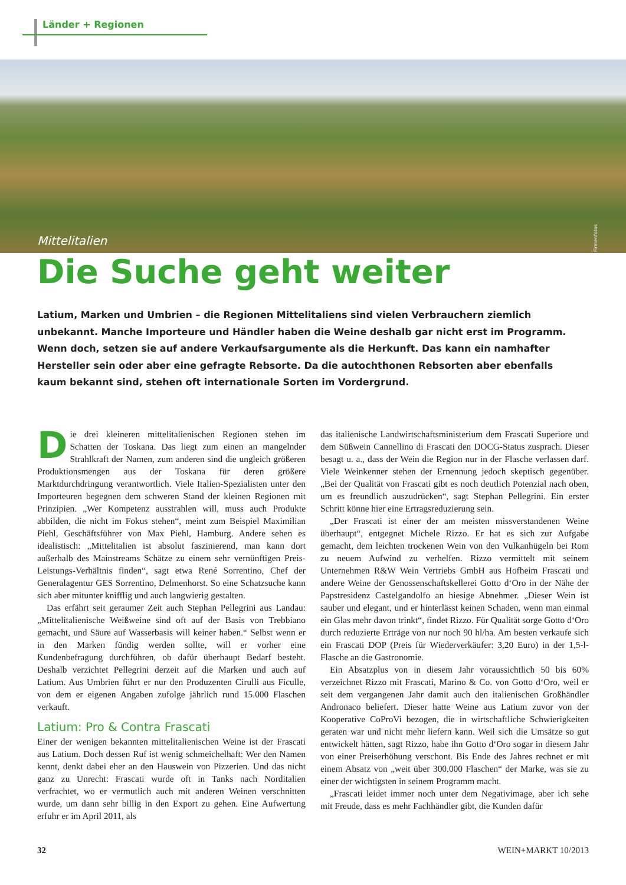Länder + Regionen
Mittelitalien
Firmenfotos
Die Suche geht weiter
Latium, Marken und Umbrien – die Regionen Mittelitaliens sind vielen Verbrauchern ziemlich unbekannt. Manche Importeure und Händler haben die Weine deshalb gar nicht erst im Programm. Wenn doch, setzen sie auf andere Verkaufsargumente als die Herkunft. Das kann ein namhafter Hersteller sein oder aber eine gefragte Rebsorte. Da die autochthonen Rebsorten aber ebenfalls kaum bekannt sind, stehen oft internationale Sorten im Vordergrund.
Die drei kleineren mittelitalienischen Regionen stehen im Schatten der Toskana. Das liegt zum einen an mangelnder Strahlkraft der Namen, zum anderen sind die ungleich größeren Produktionsmengen aus der Toskana für deren größere Marktdurchdringung verantwortlich. Viele Italien-Spezialisten unter den Importeuren begegnen dem schweren Stand der kleinen Regionen mit Prinzipien. „Wer Kompetenz ausstrahlen will, muss auch Produkte abbilden, die nicht im Fokus stehen“, meint zum Beispiel Maximilian Piehl, Geschäftsführer von Max Piehl, Hamburg. Andere sehen es idealistisch: „Mittelitalien ist absolut faszinierend, man kann dort außerhalb des Mainstreams Schätze zu einem sehr vernünftigen Preis-Leistungs-Verhältnis finden“, sagt etwa René Sorrentino, Chef der Generalagentur GES Sorrentino, Delmenhorst. So eine Schatzsuche kann sich aber mitunter kniff­lig und auch langwierig gestalten.
Das erfährt seit geraumer Zeit auch Stephan Pellegrini aus Landau: „Mittelitalienische Weißweine sind oft auf der Basis von Trebbiano gemacht, und Säure auf Wasserbasis will keiner haben.“ Selbst wenn er in den Marken fündig werden sollte, will er vorher eine Kundenbefragung durchführen, ob dafür überhaupt Bedarf besteht. Deshalb verzichtet Pellegrini derzeit auf die Marken und auch auf Latium. Aus Umbrien führt er nur den Produzenten Cirulli aus Ficulle, von dem er eigenen Angaben zufolge jährlich rund 15.000 Flaschen verkauft.
Latium: Pro & Contra Frascati
Einer der wenigen bekannten mittelitalienischen Weine ist der Frascati aus Latium. Doch dessen Ruf ist wenig schmeichelhaft: Wer den Namen kennt, denkt dabei eher an den Hauswein von Pizzerien. Und das nicht ganz zu Unrecht: Frascati wurde oft in Tanks nach Norditalien verfrachtet, wo er vermutlich auch mit anderen Weinen verschnitten wurde, um dann sehr billig in den Export zu gehen. Eine Aufwertung erfuhr er im April 2011, als
das italienische Landwirtschaftsministerium dem Frascati Superiore und dem Süßwein Cannellino di Frascati den DOCG-Status zusprach. Dieser besagt u. a., dass der Wein die Region nur in der Flasche verlassen darf. Viele Weinkenner stehen der Ernennung jedoch skeptisch gegenüber. „Bei der Qualität von Frascati gibt es noch deutlich Potenzial nach oben, um es freundlich auszudrücken“, sagt Stephan Pellegrini. Ein erster Schritt könne hier eine Ertragsreduzierung sein.
„Der Frascati ist einer der am meisten missverstandenen Weine überhaupt“, entgegnet Michele Rizzo. Er hat es sich zur Aufgabe gemacht, dem leichten trockenen Wein von den Vulkanhügeln bei Rom zu neuem Aufwind zu verhelfen. Rizzo vermittelt mit seinem Unternehmen R&W Wein Vertriebs GmbH aus Hofheim Frascati und andere Weine der Genossenschaftskellerei Gotto d‘Oro in der Nähe der Papstresidenz Castelgandolfo an hiesige Abnehmer. „Dieser Wein ist sauber und elegant, und er hinterlässt keinen Schaden, wenn man einmal ein Glas mehr davon trinkt“, findet Rizzo. Für Qualität sorge Gotto d‘Oro durch reduzierte Erträge von nur noch 90 hl/ha. Am besten verkaufe sich ein Frascati DOP (Preis für Wiederverkäufer: 3,20 Euro) in der 1,5-l-Flasche an die Gastronomie.
Ein Absatzplus von in diesem Jahr voraussichtlich 50 bis 60% verzeichnet Rizzo mit Frascati, Marino & Co. von Gotto d‘Oro, weil er seit dem vergangenen Jahr damit auch den italienischen Großhändler Andronaco beliefert. Dieser hatte Weine aus Latium zuvor von der Kooperative CoProVi bezogen, die in wirtschaftliche Schwierigkeiten geraten war und nicht mehr liefern kann. Weil sich die Umsätze so gut entwickelt hätten, sagt Rizzo, habe ihn Gotto d‘Oro sogar in diesem Jahr von einer Preiserhöhung verschont. Bis Ende des Jahres rechnet er mit einem Absatz von „weit über 300.000 Flaschen“ der Marke, was sie zu einer der wichtigsten in seinem Programm macht.
„Frascati leidet immer noch unter dem Negativimage, aber ich sehe mit Freude, dass es mehr Fachhändler gibt, die Kunden dafür
32 WEIN+MARKT 10/2013